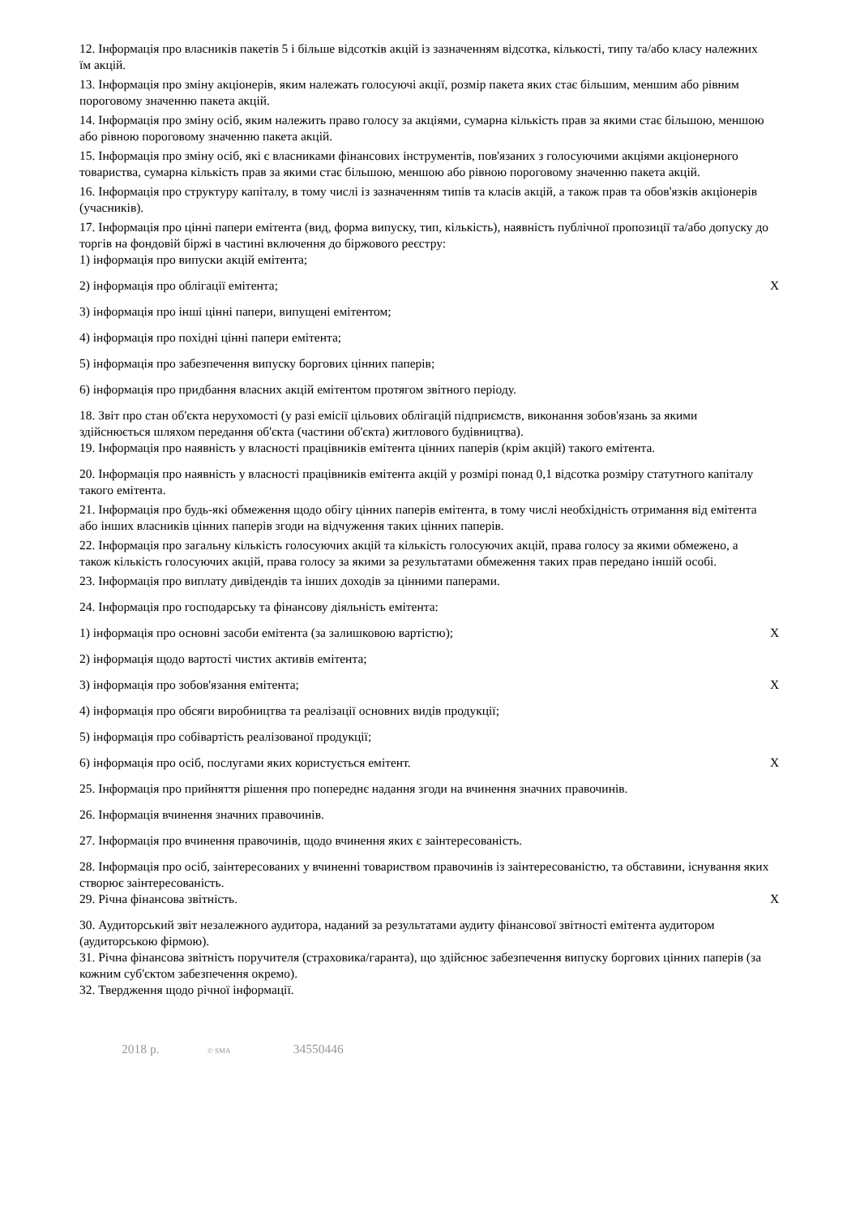| 12. Інформація про власників пакетів 5 і більше відсотків акцій із зазначенням відсотка, кількості, типу та/або класу належних їм акцій. | |
| 13. Інформація про зміну акціонерів, яким належать голосуючі акції, розмір пакета яких стає більшим, меншим або рівним пороговому значенню пакета акцій. | |
| 14. Інформація про зміну осіб, яким належить право голосу за акціями, сумарна кількість прав за якими стає більшою, меншою або рівною пороговому значенню пакета акцій. | |
| 15. Інформація про зміну осіб, які є власниками фінансових інструментів, пов'язаних з голосуючими акціями акціонерного товариства, сумарна кількість прав за якими стає більшою, меншою або рівною пороговому значенню пакета акцій. | |
| 16. Інформація про структуру капіталу, в тому числі із зазначенням типів та класів акцій, а також прав та обов'язків акціонерів (учасників). | |
| 17. Інформація про цінні папери емітента (вид, форма випуску, тип, кількість), наявність публічної пропозиції та/або допуску до торгів на фондовій біржі в частині включення до біржового реєстру: | |
| 1) інформація про випуски акцій емітента; | |
| 2) інформація про облігації емітента; | X |
| 3) інформація про інші цінні папери, випущені емітентом; | |
| 4) інформація про похідні цінні папери емітента; | |
| 5) інформація про забезпечення випуску боргових цінних паперів; | |
| 6) інформація про придбання власних акцій емітентом протягом звітного періоду. | |
| 18. Звіт про стан об'єкта нерухомості (у разі емісії цільових облігацій підприємств, виконання зобов'язань за якими здійснюється шляхом передання об'єкта (частини об'єкта) житлового будівництва). | |
| 19. Інформація про наявність у власності працівників емітента цінних паперів (крім акцій) такого емітента. | |
| 20. Інформація про наявність у власності працівників емітента акцій у розмірі понад 0,1 відсотка розміру статутного капіталу такого емітента. | |
| 21. Інформація про будь-які обмеження щодо обігу цінних паперів емітента, в тому числі необхідність отримання від емітента або інших власників цінних паперів згоди на відчуження таких цінних паперів. | |
| 22. Інформація про загальну кількість голосуючих акцій та кількість голосуючих акцій, права голосу за якими обмежено, а також кількість голосуючих акцій, права голосу за якими за результатами обмеження таких прав передано іншій особі. | |
| 23. Інформація про виплату дивідендів та інших доходів за цінними паперами. | |
| 24. Інформація про господарську та фінансову діяльність емітента: | |
| 1) інформація про основні засоби емітента (за залишковою вартістю); | X |
| 2) інформація щодо вартості чистих активів емітента; | |
| 3) інформація про зобов'язання емітента; | X |
| 4) інформація про обсяги виробництва та реалізації основних видів продукції; | |
| 5) інформація про собівартість реалізованої продукції; | |
| 6) інформація про осіб, послугами яких користується емітент. | X |
| 25. Інформація про прийняття рішення про попереднє надання згоди на вчинення значних правочинів. | |
| 26. Інформація вчинення значних правочинів. | |
| 27. Інформація про вчинення правочинів, щодо вчинення яких є заінтересованість. | |
| 28. Інформація про осіб, заінтересованих у вчиненні товариством правочинів із заінтересованістю, та обставини, існування яких створює заінтересованість. | |
| 29. Річна фінансова звітність. | X |
| 30. Аудиторський звіт незалежного аудитора, наданий за результатами аудиту фінансової звітності емітента аудитором (аудиторською фірмою). | |
| 31. Річна фінансова звітність поручителя (страховика/гаранта), що здійснює забезпечення випуску боргових цінних паперів (за кожним суб'єктом забезпечення окремо). | |
| 32. Твердження щодо річної інформації. | |
2018 р. © SMA 34550446